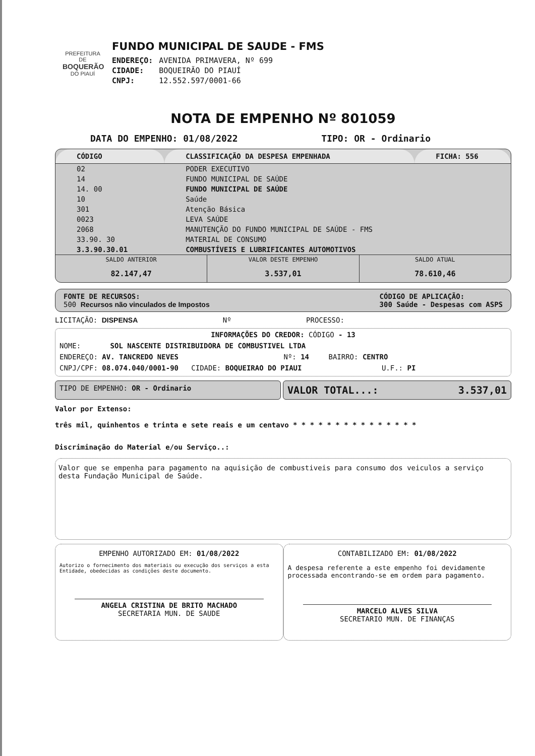PREFEITURA DE
BOQUERÃO
DO PIAUÍ
FUNDO MUNICIPAL DE SAUDE - FMS
| ENDEREÇO: | AVENIDA PRIMAVERA, Nº 699 |
| CIDADE: | BOQUEIRÃO DO PIAUÍ |
| CNPJ: | 12.552.597/0001-66 |
NOTA DE EMPENHO Nº 801059
DATA DO EMPENHO: 01/08/2022 TIPO: OR - Ordinario
| CÓDIGO | CLASSIFICAÇÃO DA DESPESA EMPENHADA | FICHA: 556 |
| --- | --- | --- |
| 02 | PODER EXECUTIVO | |
| 14 | FUNDO MUNICIPAL DE SAÚDE | |
| 14. 00 | FUNDO MUNICIPAL DE SAÚDE | |
| 10 | Saúde | |
| 301 | Atenção Básica | |
| 0023 | LEVA SAÚDE | |
| 2068 | MANUTENÇÃO DO FUNDO MUNICIPAL DE SAÚDE - FMS | |
| 33.90. 30 | MATERIAL DE CONSUMO | |
| 3.3.90.30.01 | COMBUSTÍVEIS E LUBRIFICANTES AUTOMOTIVOS | |
SALDO ANTERIOR
82.147,47
VALOR DESTE EMPENHO
3.537,01
SALDO ATUAL
78.610,46
FONTE DE RECURSOS:
500 Recursos não vinculados de Impostos
CÓDIGO DE APLICAÇÃO:
300 Saúde - Despesas com ASPS
LICITAÇÃO: DISPENSA Nº PROCESSO:
INFORMAÇÕES DO CREDOR: CÓDIGO - 13
NOME: SOL NASCENTE DISTRIBUIDORA DE COMBUSTIVEL LTDA
ENDEREÇO: AV. TANCREDO NEVES Nº: 14 BAIRRO: CENTRO
CNPJ/CPF: 08.074.040/0001-90 CIDADE: BOQUEIRAO DO PIAUI U.F.: PI
TIPO DE EMPENHO: OR - Ordinario
VALOR TOTAL...: 3.537,01
Valor por Extenso:
três mil, quinhentos e trinta e sete reais e um centavo * * * * * * * * * * * * * * *
Discriminação do Material e/ou Serviço..:
Valor que se empenha para pagamento na aquisição de combustiveis para consumo dos veiculos a serviço desta Fundação Municipal de Saúde.
EMPENHO AUTORIZADO EM: 01/08/2022
Autorizo o fornecimento dos materiais ou execução dos serviços a esta Entidade, obedecidas as condições deste documento.
ANGELA CRISTINA DE BRITO MACHADO
SECRETARIA MUN. DE SAUDE
CONTABILIZADO EM: 01/08/2022
A despesa referente a este empenho foi devidamente processada encontrando-se em ordem para pagamento.
MARCELO ALVES SILVA
SECRETARIO MUN. DE FINANÇAS